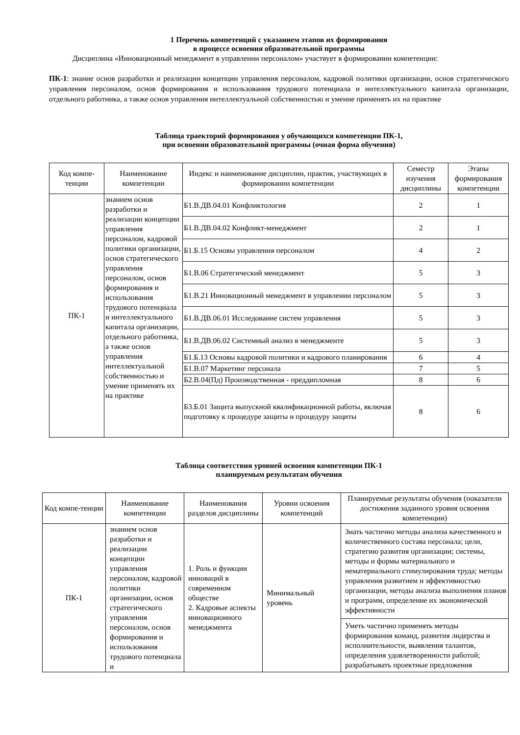1 Перечень компетенций с указанием этапов их формирования
в процессе освоения образовательной программы
Дисциплина «Инновационный менеджмент в управлении персоналом» участвует в формировании компетенции:
ПК-1: знание основ разработки и реализации концепции управления персоналом, кадровой политики организации, основ стратегического управления персоналом, основ формирования и использования трудового потенциала и интеллектуального капитала организации, отдельного работника, а также основ управления интеллектуальной собственностью и умение применять их на практике
Таблица траекторий формирования у обучающихся компетенции ПК-1,
при освоении образовательной программы (очная форма обучения)
| Код компе-тенции | Наименование компетенции | Индекс и наименование дисциплин, практик, участвующих в формировании компетенции | Семестр изучения дисциплины | Этапы формирования компетенции |
| --- | --- | --- | --- | --- |
| ПК-1 | знанием основ разработки и реализации концепции управления персоналом, кадровой политики организации, основ стратегического управления персоналом, основ формирования и использования трудового потенциала и интеллектуального капитала организации, отдельного работника, а также основ управления интеллектуальной собственностью и умение применять их на практике | Б1.В.ДВ.04.01 Конфликтология | 2 | 1 |
| | | Б1.В.ДВ.04.02 Конфликт-менеджмент | 2 | 1 |
| | | Б1.Б.15 Основы управления персоналом | 4 | 2 |
| | | Б1.В.06 Стратегический менеджмент | 5 | 3 |
| | | Б1.В.21 Инновационный менеджмент в управлении персоналом | 5 | 3 |
| | | Б1.В.ДВ.06.01 Исследование систем управления | 5 | 3 |
| | | Б1.В.ДВ.06.02 Системный анализ в менеджменте | 5 | 3 |
| | | Б1.Б.13 Основы кадровой политики и кадрового планирования | 6 | 4 |
| | | Б1.В.07 Маркетинг персонала | 7 | 5 |
| | | Б2.В.04(Пд) Производственная - преддипломная | 8 | 6 |
| | | Б3.Б.01 Защита выпускной квалификационной работы, включая подготовку к процедуре защиты и процедуру защиты | 8 | 6 |
Таблица соответствия уровней освоения компетенции ПК-1
планируемым результатам обучения
| Код компе-тенции | Наименование компетенции | Наименования разделов дисциплины | Уровни освоения компетенций | Планируемые результаты обучения (показатели достижения заданного уровня освоения компетенции) |
| --- | --- | --- | --- | --- |
| ПК-1 | знанием основ разработки и реализации концепции управления персоналом, кадровой политики организации, основ стратегического управления персоналом, основ формирования и использования трудового потенциала и | 1. Роль и функции инноваций в современном обществе 2. Кадровые аспекты инновационного менеджмента | Минимальный уровень | Знать частично методы анализа качественного и количественного состава персонала; цели, стратегию развития организации; системы, методы и формы материального и нематериального стимулирования труда; методы управления развитием и эффективностью организации, методы анализа выполнения планов и программ, определение их экономической эффективности |
| | | | | Уметь частично применять методы формирования команд, развития лидерства и исполнительности, выявления талантов, определения удовлетворенности работой; разрабатывать проектные предложения |